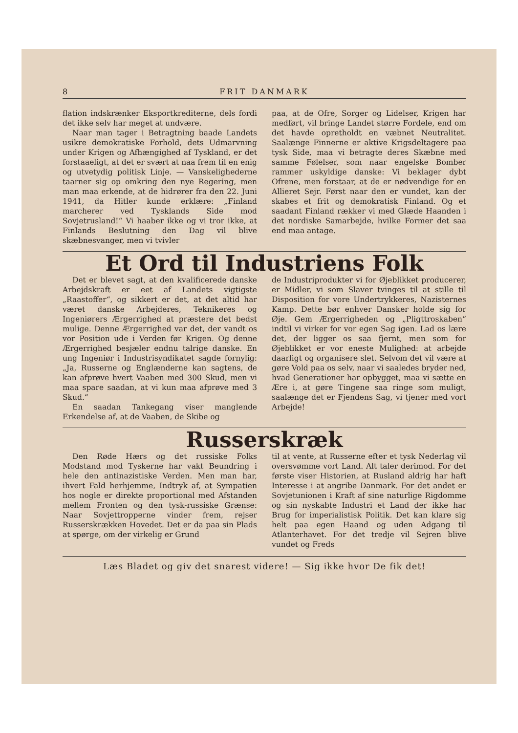8 FRIT DANMARK
flation indskrænker Eksportkrediterne, dels fordi det ikke selv har meget at undvære.
Naar man tager i Betragtning baade Landets usikre demokratiske Forhold, dets Udmarvning under Krigen og Afhængighed af Tyskland, er det forstaaeligt, at det er svært at naa frem til en enig og utvetydig politisk Linje. — Vanskelighederne taarner sig op omkring den nye Regering, men man maa erkende, at de hidrører fra den 22. Juni 1941, da Hitler kunde erklære: „Finland marcherer ved Tysklands Side mod Sovjetrusland!“ Vi haaber ikke og vi tror ikke, at Finlands Beslutning den Dag vil blive skæbnesvanger, men vi tvivler
paa, at de Ofre, Sorger og Lidelser, Krigen har medført, vil bringe Landet større Fordele, end om det havde opretholdt en væbnet Neutralitet. Saalænge Finnerne er aktive Krigsdeltagere paa tysk Side, maa vi betragte deres Skæbne med samme Følelser, som naar engelske Bomber rammer uskyldige danske: Vi beklager dybt Ofrene, men forstaar, at de er nødvendige for en Allieret Sejr. Først naar den er vundet, kan der skabes et frit og demokratisk Finland. Og et saadant Finland rækker vi med Glæde Haanden i det nordiske Samarbejde, hvilke Former det saa end maa antage.
Et Ord til Industriens Folk
Det er blevet sagt, at den kvalificerede danske Arbejdskraft er eet af Landets vigtigste „Raastoffer“, og sikkert er det, at det altid har været danske Arbejderes, Teknikeres og Ingeniørers Ærgerrighed at præstere det bedst mulige. Denne Ærgerrighed var det, der vandt os vor Position ude i Verden før Krigen. Og denne Ærgerrighed besjæler endnu talrige danske. En ung Ingeniør i Industrisyndikatet sagde fornylig: „Ja, Russerne og Englænderne kan sagtens, de kan afprøve hvert Vaaben med 300 Skud, men vi maa spare saadan, at vi kun maa afprøve med 3 Skud.“
En saadan Tankegang viser manglende Erkendelse af, at de Vaaben, de Skibe og
de Industriprodukter vi for Øjeblikket producerer, er Midler, vi som Slaver tvinges til at stille til Disposition for vore Undertrykkeres, Nazisternes Kamp. Dette bør enhver Dansker holde sig for Øje. Gem Ærgerrigheden og „Pligttroskaben“ indtil vi virker for vor egen Sag igen. Lad os lære det, der ligger os saa fjernt, men som for Øjeblikket er vor eneste Mulighed: at arbejde daarligt og organisere slet. Selvom det vil være at gøre Vold paa os selv, naar vi saaledes bryder ned, hvad Generationer har opbygget, maa vi sætte en Ære i, at gøre Tingene saa ringe som muligt, saalænge det er Fjendens Sag, vi tjener med vort Arbejde!
Russerskræk
Den Røde Hærs og det russiske Folks Modstand mod Tyskerne har vakt Beundring i hele den antinazistiske Verden. Men man har, ihvert Fald herhjemme, Indtryk af, at Sympatien hos nogle er direkte proportional med Afstanden mellem Fronten og den tysk-russiske Grænse: Naar Sovjettropperne vinder frem, rejser Russerskrækken Hovedet. Det er da paa sin Plads at spørge, om der virkelig er Grund
til at vente, at Russerne efter et tysk Nederlag vil oversvømme vort Land. Alt taler derimod. For det første viser Historien, at Rusland aldrig har haft Interesse i at angribe Danmark. For det andet er Sovjetunionen i Kraft af sine naturlige Rigdomme og sin nyskabte Industri et Land der ikke har Brug for imperialistisk Politik. Det kan klare sig helt paa egen Haand og uden Adgang til Atlanterhavet. For det tredje vil Sejren blive vundet og Freds
Læs Bladet og giv det snarest videre! — Sig ikke hvor De fik det!